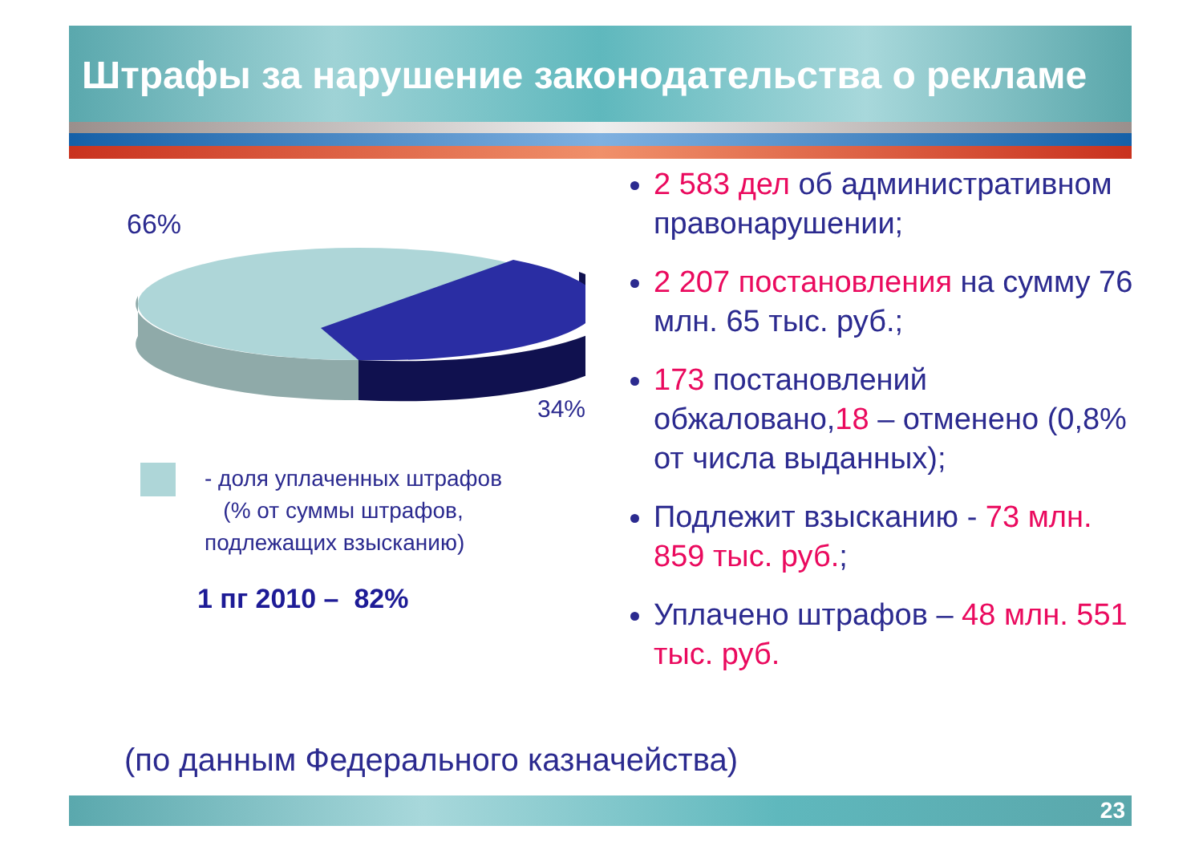Штрафы за нарушение законодательства о рекламе
66%
34%
- доля уплаченных штрафов
(% от суммы штрафов,
подлежащих взысканию)
1 пг 2010 – 82%
2 583 дел об административном правонарушении;
2 207 постановления на сумму 76 млн. 65 тыс. руб.;
173 постановлений обжаловано,18 – отменено (0,8% от числа выданных);
Подлежит взысканию - 73 млн. 859 тыс. руб.;
Уплачено штрафов – 48 млн. 551 тыс. руб.
(по данным Федерального казначейства)
23